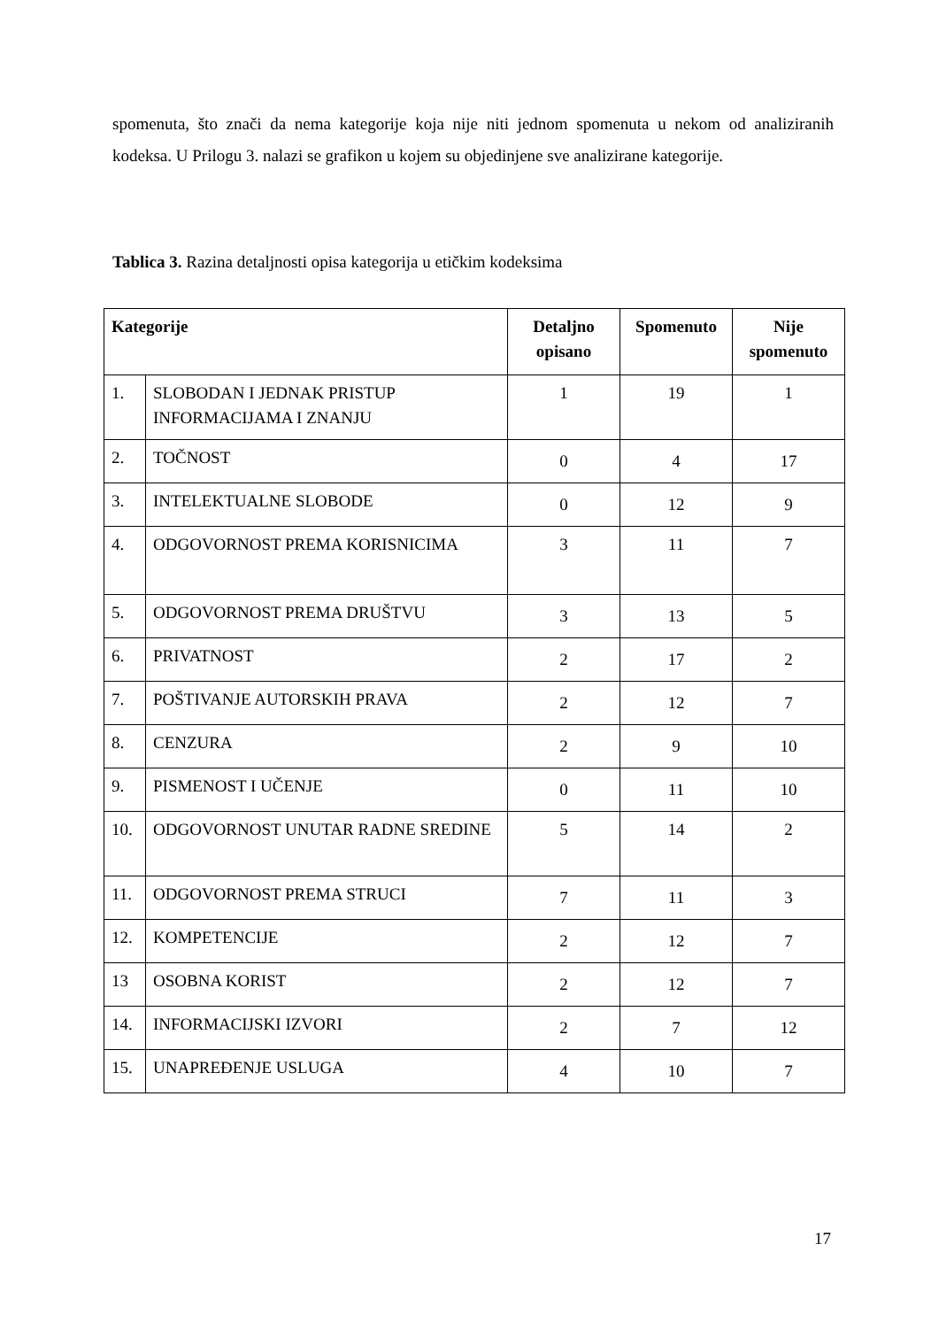spomenuta, što znači da nema kategorije koja nije niti jednom spomenuta u nekom od analiziranih kodeksa. U Prilogu 3. nalazi se grafikon u kojem su objedinjene sve analizirane kategorije.
Tablica 3. Razina detaljnosti opisa kategorija u etičkim kodeksima
| Kategorije | | Detaljno opisano | Spomenuto | Nije spomenuto |
| --- | --- | --- | --- | --- |
| 1. | SLOBODAN I JEDNAK PRISTUP INFORMACIJAMA I ZNANJU | 1 | 19 | 1 |
| 2. | TOČNOST | 0 | 4 | 17 |
| 3. | INTELEKTUALNE SLOBODE | 0 | 12 | 9 |
| 4. | ODGOVORNOST PREMA KORISNICIMA | 3 | 11 | 7 |
| 5. | ODGOVORNOST PREMA DRUŠTVU | 3 | 13 | 5 |
| 6. | PRIVATNOST | 2 | 17 | 2 |
| 7. | POŠTIVANJE AUTORSKIH PRAVA | 2 | 12 | 7 |
| 8. | CENZURA | 2 | 9 | 10 |
| 9. | PISMENOST I UČENJE | 0 | 11 | 10 |
| 10. | ODGOVORNOST UNUTAR RADNE SREDINE | 5 | 14 | 2 |
| 11. | ODGOVORNOST PREMA STRUCI | 7 | 11 | 3 |
| 12. | KOMPETENCIJE | 2 | 12 | 7 |
| 13 | OSOBNA KORIST | 2 | 12 | 7 |
| 14. | INFORMACIJSKI IZVORI | 2 | 7 | 12 |
| 15. | UNAPREĐENJE USLUGA | 4 | 10 | 7 |
17